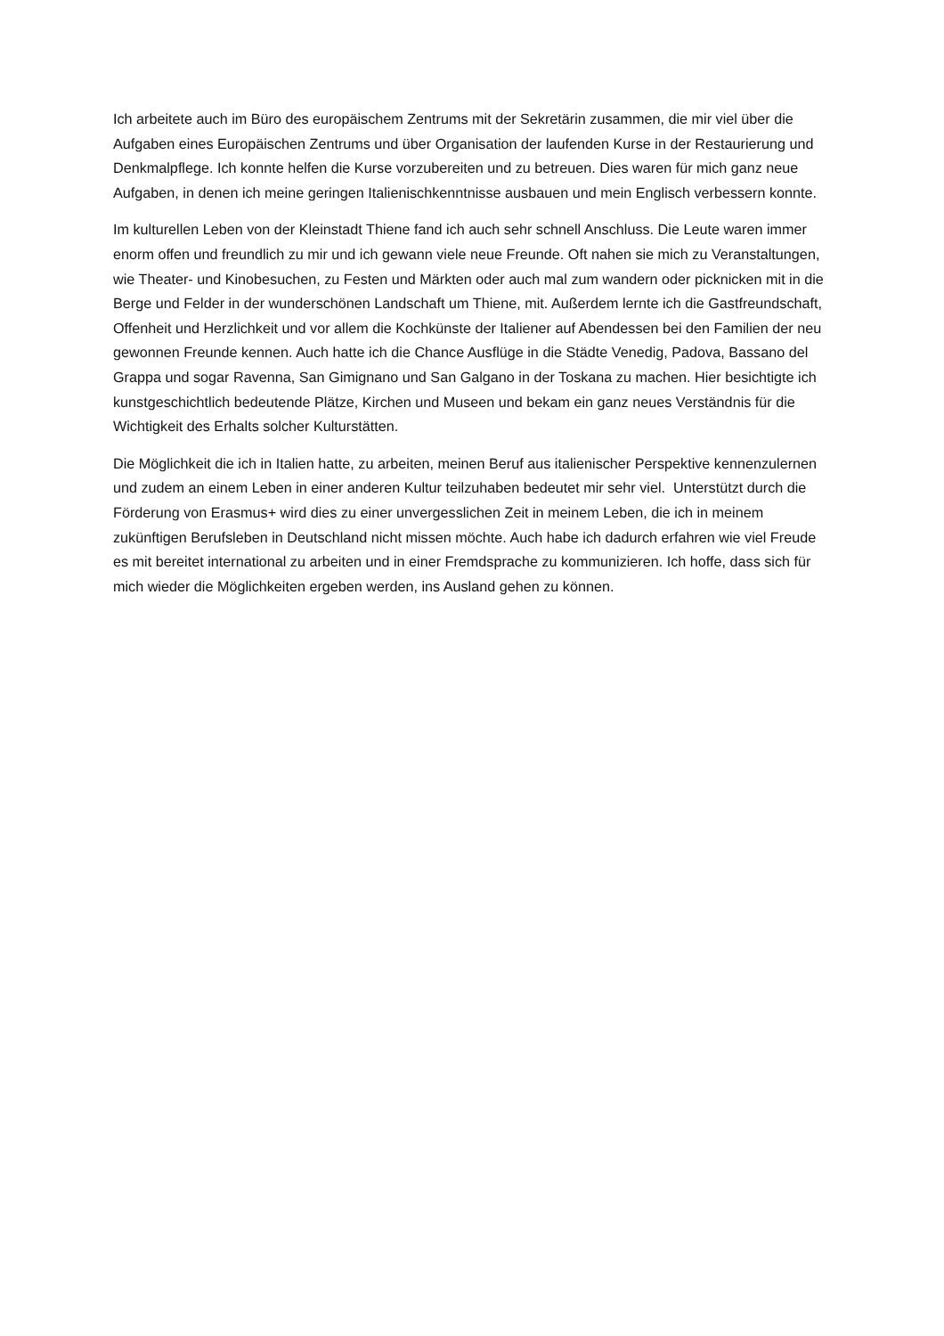Ich arbeitete auch im Büro des europäischem Zentrums mit der Sekretärin zusammen, die mir viel über die Aufgaben eines Europäischen Zentrums und über Organisation der laufenden Kurse in der Restaurierung und Denkmalpflege. Ich konnte helfen die Kurse vorzubereiten und zu betreuen. Dies waren für mich ganz neue Aufgaben, in denen ich meine geringen Italienischkenntnisse ausbauen und mein Englisch verbessern konnte.
Im kulturellen Leben von der Kleinstadt Thiene fand ich auch sehr schnell Anschluss. Die Leute waren immer enorm offen und freundlich zu mir und ich gewann viele neue Freunde. Oft nahen sie mich zu Veranstaltungen, wie Theater- und Kinobesuchen, zu Festen und Märkten oder auch mal zum wandern oder picknicken mit in die Berge und Felder in der wunderschönen Landschaft um Thiene, mit. Außerdem lernte ich die Gastfreundschaft, Offenheit und Herzlichkeit und vor allem die Kochkünste der Italiener auf Abendessen bei den Familien der neu gewonnen Freunde kennen. Auch hatte ich die Chance Ausflüge in die Städte Venedig, Padova, Bassano del Grappa und sogar Ravenna, San Gimignano und San Galgano in der Toskana zu machen. Hier besichtigte ich kunstgeschichtlich bedeutende Plätze, Kirchen und Museen und bekam ein ganz neues Verständnis für die Wichtigkeit des Erhalts solcher Kulturstätten.
Die Möglichkeit die ich in Italien hatte, zu arbeiten, meinen Beruf aus italienischer Perspektive kennenzulernen und zudem an einem Leben in einer anderen Kultur teilzuhaben bedeutet mir sehr viel. Unterstützt durch die Förderung von Erasmus+ wird dies zu einer unvergesslichen Zeit in meinem Leben, die ich in meinem zukünftigen Berufsleben in Deutschland nicht missen möchte. Auch habe ich dadurch erfahren wie viel Freude es mit bereitet international zu arbeiten und in einer Fremdsprache zu kommunizieren. Ich hoffe, dass sich für mich wieder die Möglichkeiten ergeben werden, ins Ausland gehen zu können.